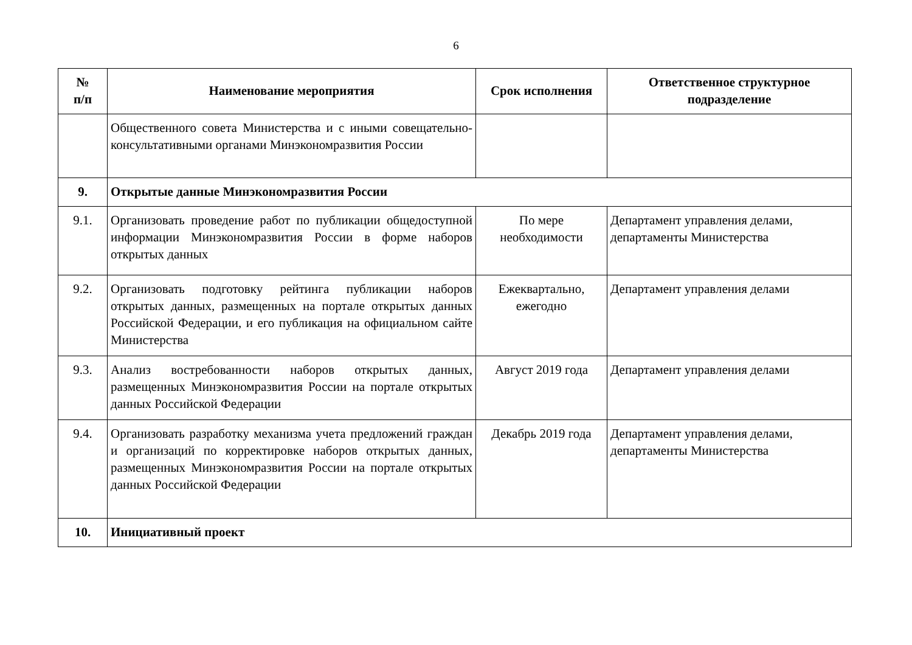6
| № п/п | Наименование мероприятия | Срок исполнения | Ответственное структурное подразделение |
| --- | --- | --- | --- |
| | Общественного совета Министерства и с иными совещательно-консультативными органами Минэкономразвития России | | |
| 9. | Открытые данные Минэкономразвития России | | |
| 9.1. | Организовать проведение работ по публикации общедоступной информации Минэкономразвития России в форме наборов открытых данных | По мере необходимости | Департамент управления делами, департаменты Министерства |
| 9.2. | Организовать подготовку рейтинга публикации наборов открытых данных, размещенных на портале открытых данных Российской Федерации, и его публикация на официальном сайте Министерства | Ежеквартально, ежегодно | Департамент управления делами |
| 9.3. | Анализ востребованности наборов открытых данных, размещенных Минэкономразвития России на портале открытых данных Российской Федерации | Август 2019 года | Департамент управления делами |
| 9.4. | Организовать разработку механизма учета предложений граждан и организаций по корректировке наборов открытых данных, размещенных Минэкономразвития России на портале открытых данных Российской Федерации | Декабрь 2019 года | Департамент управления делами, департаменты Министерства |
| 10. | Инициативный проект | | |